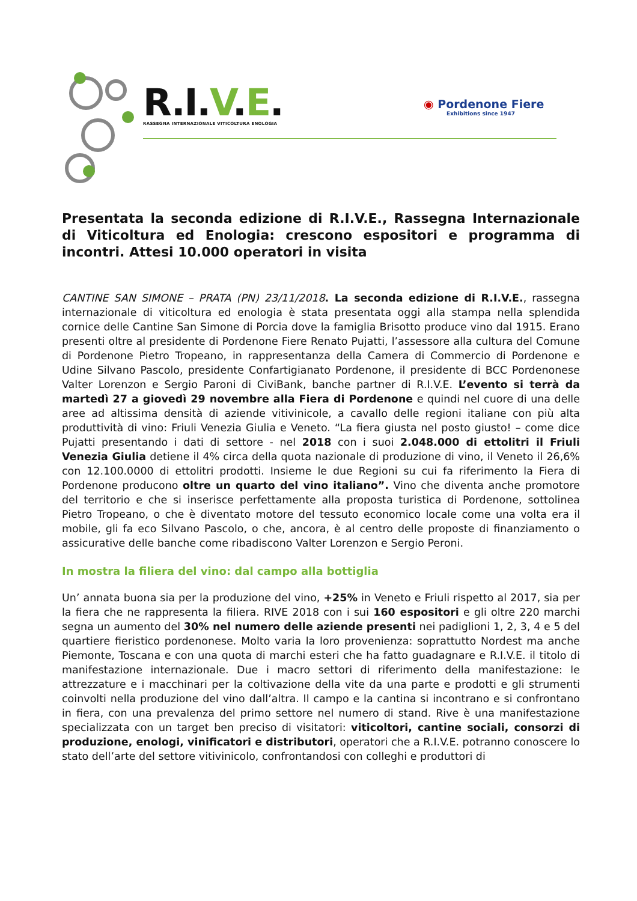R. I. V.E.
RASSEGNA INTERNAZIONALE VITICOLTURA ENOLOGIA
◉ Pordenone Fiere
Exhibitions since 1947
Presentata la seconda edizione di R.I.V.E., Rassegna Internazionale di Viticoltura ed Enologia: crescono espositori e programma di incontri. Attesi 10.000 operatori in visita
CANTINE SAN SIMONE – PRATA (PN) 23/11/2018. La seconda edizione di R.I.V.E., rassegna internazionale di viticoltura ed enologia è stata presentata oggi alla stampa nella splendida cornice delle Cantine San Simone di Porcia dove la famiglia Brisotto produce vino dal 1915. Erano presenti oltre al presidente di Pordenone Fiere Renato Pujatti, l’assessore alla cultura del Comune di Pordenone Pietro Tropeano, in rappresentanza della Camera di Commercio di Pordenone e Udine Silvano Pascolo, presidente Confartigianato Pordenone, il presidente di BCC Pordenonese Valter Lorenzon e Sergio Paroni di CiviBank, banche partner di R.I.V.E. L’evento si terrà da martedì 27 a giovedì 29 novembre alla Fiera di Pordenone e quindi nel cuore di una delle aree ad altissima densità di aziende vitivinicole, a cavallo delle regioni italiane con più alta produttività di vino: Friuli Venezia Giulia e Veneto. “La fiera giusta nel posto giusto! – come dice Pujatti presentando i dati di settore - nel 2018 con i suoi 2.048.000 di ettolitri il Friuli Venezia Giulia detiene il 4% circa della quota nazionale di produzione di vino, il Veneto il 26,6% con 12.100.0000 di ettolitri prodotti. Insieme le due Regioni su cui fa riferimento la Fiera di Pordenone producono oltre un quarto del vino italiano”. Vino che diventa anche promotore del territorio e che si inserisce perfettamente alla proposta turistica di Pordenone, sottolinea Pietro Tropeano, o che è diventato motore del tessuto economico locale come una volta era il mobile, gli fa eco Silvano Pascolo, o che, ancora, è al centro delle proposte di finanziamento o assicurative delle banche come ribadiscono Valter Lorenzon e Sergio Peroni.
In mostra la filiera del vino: dal campo alla bottiglia
Un’ annata buona sia per la produzione del vino, +25% in Veneto e Friuli rispetto al 2017, sia per la fiera che ne rappresenta la filiera. RIVE 2018 con i sui 160 espositori e gli oltre 220 marchi segna un aumento del 30% nel numero delle aziende presenti nei padiglioni 1, 2, 3, 4 e 5 del quartiere fieristico pordenonese. Molto varia la loro provenienza: soprattutto Nordest ma anche Piemonte, Toscana e con una quota di marchi esteri che ha fatto guadagnare e R.I.V.E. il titolo di manifestazione internazionale. Due i macro settori di riferimento della manifestazione: le attrezzature e i macchinari per la coltivazione della vite da una parte e prodotti e gli strumenti coinvolti nella produzione del vino dall’altra. Il campo e la cantina si incontrano e si confrontano in fiera, con una prevalenza del primo settore nel numero di stand. Rive è una manifestazione specializzata con un target ben preciso di visitatori: viticoltori, cantine sociali, consorzi di produzione, enologi, vinificatori e distributori, operatori che a R.I.V.E. potranno conoscere lo stato dell’arte del settore vitivinicolo, confrontandosi con colleghi e produttori di